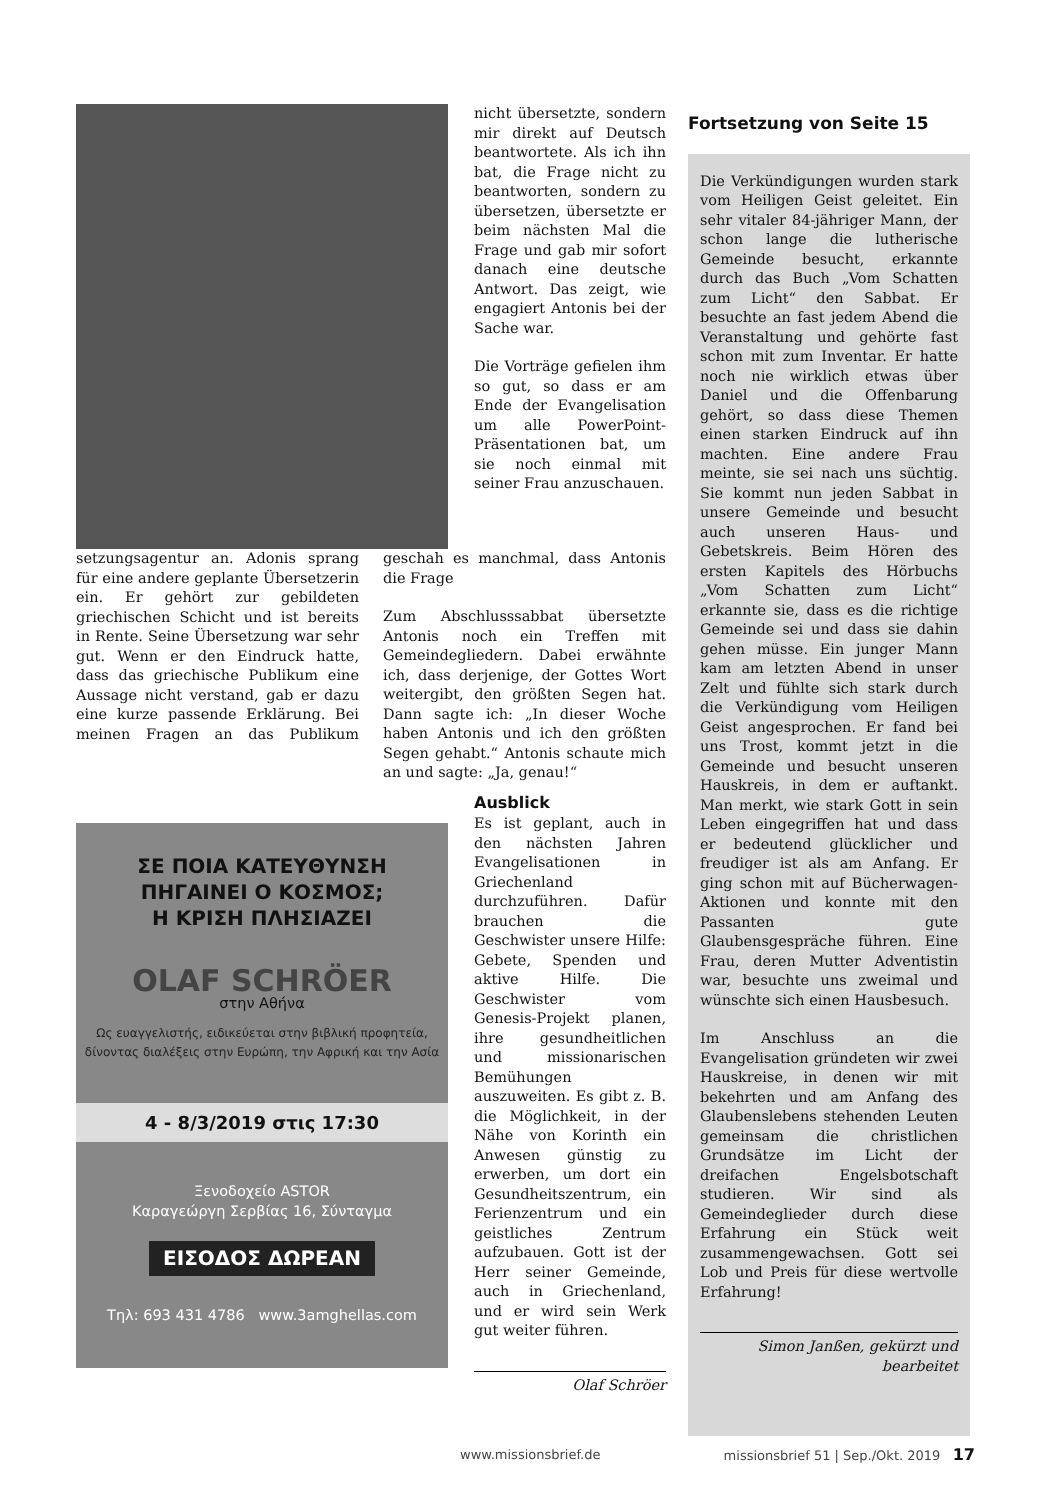nicht übersetzte, sondern mir direkt auf Deutsch beantwortete. Als ich ihn bat, die Frage nicht zu beantworten, sondern zu übersetzen, übersetzte er beim nächsten Mal die Frage und gab mir sofort danach eine deutsche Antwort. Das zeigt, wie engagiert Antonis bei der Sache war.
Die Vorträge gefielen ihm so gut, so dass er am Ende der Evangelisation um alle PowerPoint-Präsentationen bat, um sie noch einmal mit seiner Frau anzuschauen.
setzungsagentur an. Adonis sprang für eine andere geplante Übersetzerin ein. Er gehört zur gebildeten griechischen Schicht und ist bereits in Rente. Seine Übersetzung war sehr gut. Wenn er den Eindruck hatte, dass das griechische Publikum eine Aussage nicht verstand, gab er dazu eine kurze passende Erklärung. Bei meinen Fragen an das Publikum geschah es manchmal, dass Antonis die Frage
Zum Abschlusssabbat übersetzte Antonis noch ein Treffen mit Gemeindegliedern. Dabei erwähnte ich, dass derjenige, der Gottes Wort weitergibt, den größten Segen hat. Dann sagte ich: „In dieser Woche haben Antonis und ich den größten Segen gehabt.“ Antonis schaute mich an und sagte: „Ja, genau!“
ΣΕ ΠΟΙΑ ΚΑΤΕΥΘΥΝΣΗ
ΠΗΓΑΙΝΕΙ Ο ΚΟΣΜΟΣ;
Η ΚΡΙΣΗ ΠΛΗΣΙΑΖΕΙ
OLAF SCHRÖER
στην Αθήνα
Ως ευαγγελιστής, ειδικεύεται στην βιβλική προφητεία, δίνοντας διαλέξεις στην Ευρώπη, την Αφρική και την Ασία
4 - 8/3/2019 στις 17:30
Ξενοδοχείο ASTOR
Καραγεώργη Σερβίας 16, Σύνταγμα
ΕΙΣΟΔΟΣ ΔΩΡΕΑΝ
Τηλ: 693 431 4786 www.3amghellas.com
Ausblick
Es ist geplant, auch in den nächsten Jahren Evangelisationen in Griechenland durchzuführen. Dafür brauchen die Geschwister unsere Hilfe: Gebete, Spenden und aktive Hilfe. Die Geschwister vom Genesis-Projekt planen, ihre gesundheitlichen und missionarischen Bemühungen auszuweiten. Es gibt z. B. die Möglichkeit, in der Nähe von Korinth ein Anwesen günstig zu erwerben, um dort ein Gesundheitszentrum, ein Ferienzentrum und ein geistliches Zentrum aufzubauen. Gott ist der Herr seiner Gemeinde, auch in Griechenland, und er wird sein Werk gut weiter führen.
Olaf Schröer
Fortsetzung von Seite 15
Die Verkündigungen wurden stark vom Heiligen Geist geleitet. Ein sehr vitaler 84-jähriger Mann, der schon lange die lutherische Gemeinde besucht, erkannte durch das Buch „Vom Schatten zum Licht“ den Sabbat. Er besuchte an fast jedem Abend die Veranstaltung und gehörte fast schon mit zum Inventar. Er hatte noch nie wirklich etwas über Daniel und die Offenbarung gehört, so dass diese Themen einen starken Eindruck auf ihn machten. Eine andere Frau meinte, sie sei nach uns süchtig. Sie kommt nun jeden Sabbat in unsere Gemeinde und besucht auch unseren Haus- und Gebetskreis. Beim Hören des ersten Kapitels des Hörbuchs „Vom Schatten zum Licht“ erkannte sie, dass es die richtige Gemeinde sei und dass sie dahin gehen müsse. Ein junger Mann kam am letzten Abend in unser Zelt und fühlte sich stark durch die Verkündigung vom Heiligen Geist angesprochen. Er fand bei uns Trost, kommt jetzt in die Gemeinde und besucht unseren Hauskreis, in dem er auftankt. Man merkt, wie stark Gott in sein Leben eingegriffen hat und dass er bedeutend glücklicher und freudiger ist als am Anfang. Er ging schon mit auf Bücherwagen-Aktionen und konnte mit den Passanten gute Glaubensgespräche führen. Eine Frau, deren Mutter Adventistin war, besuchte uns zweimal und wünschte sich einen Hausbesuch.
Im Anschluss an die Evangelisation gründeten wir zwei Hauskreise, in denen wir mit bekehrten und am Anfang des Glaubenslebens stehenden Leuten gemeinsam die christlichen Grundsätze im Licht der dreifachen Engelsbotschaft studieren. Wir sind als Gemeindeglieder durch diese Erfahrung ein Stück weit zusammengewachsen. Gott sei Lob und Preis für diese wertvolle Erfahrung!
Simon Janßen, gekürzt und bearbeitet
www.missionsbrief.de missionsbrief 51 | Sep./Okt. 2019 17